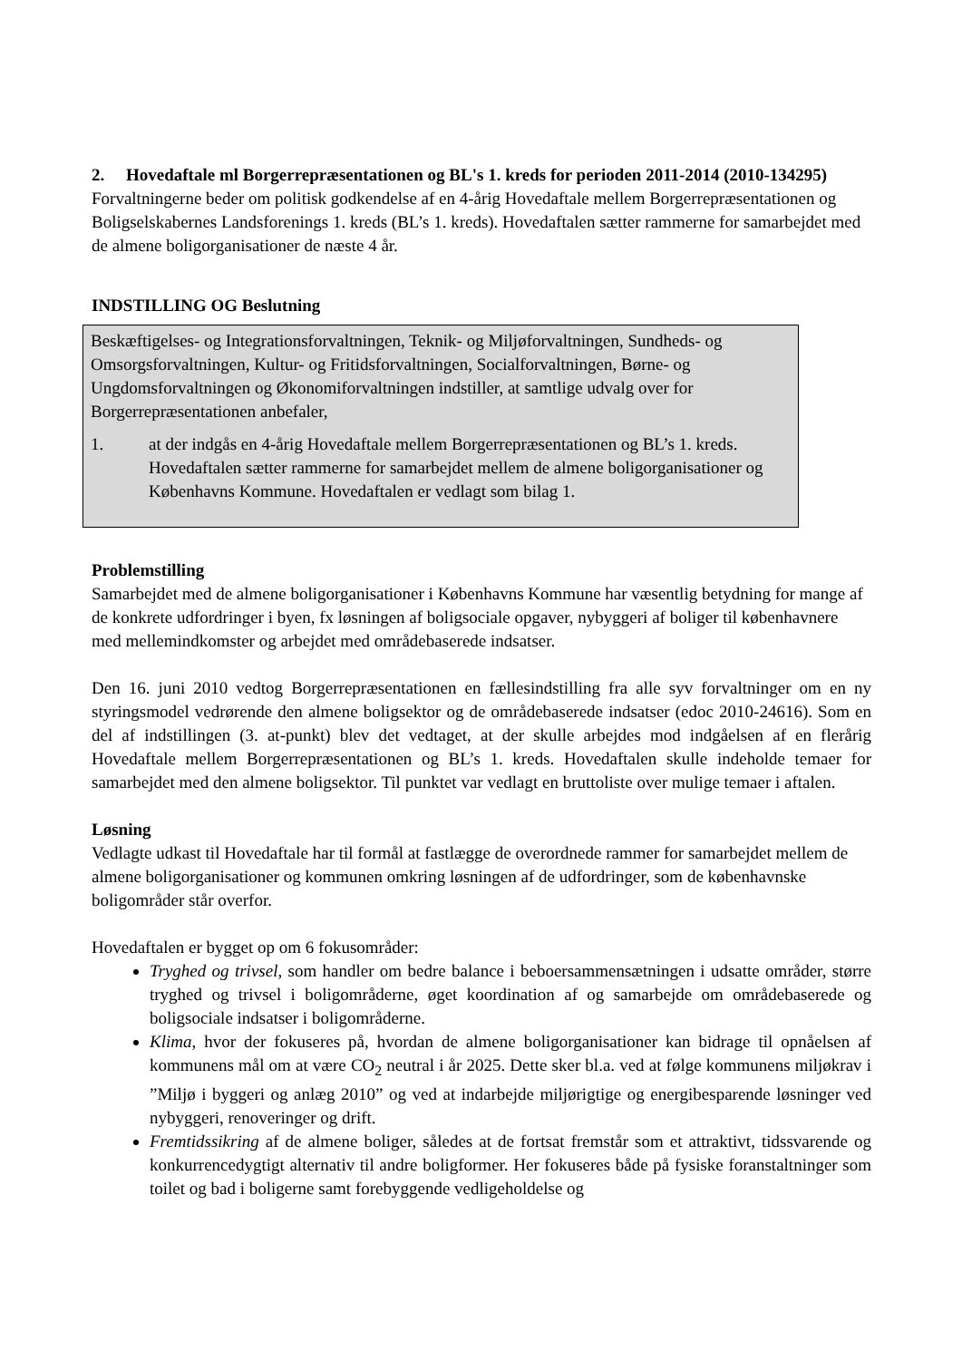2. Hovedaftale ml Borgerrepræsentationen og BL's 1. kreds for perioden 2011-2014 (2010-134295)
Forvaltningerne beder om politisk godkendelse af en 4-årig Hovedaftale mellem Borgerrepræsentationen og Boligselskabernes Landsforenings 1. kreds (BL’s 1. kreds). Hovedaftalen sætter rammerne for samarbejdet med de almene boligorganisationer de næste 4 år.
INDSTILLING OG Beslutning
Beskæftigelses- og Integrationsforvaltningen, Teknik- og Miljøforvaltningen, Sundheds- og Omsorgsforvaltningen, Kultur- og Fritidsforvaltningen, Socialforvaltningen, Børne- og Ungdomsforvaltningen og Økonomiforvaltningen indstiller, at samtlige udvalg over for Borgerrepræsentationen anbefaler,
1. at der indgås en 4-årig Hovedaftale mellem Borgerrepræsentationen og BL’s 1. kreds. Hovedaftalen sætter rammerne for samarbejdet mellem de almene boligorganisationer og Københavns Kommune. Hovedaftalen er vedlagt som bilag 1.
Problemstilling
Samarbejdet med de almene boligorganisationer i Københavns Kommune har væsentlig betydning for mange af de konkrete udfordringer i byen, fx løsningen af boligsociale opgaver, nybyggeri af boliger til københavnere med mellemindkomster og arbejdet med områdebaserede indsatser.
Den 16. juni 2010 vedtog Borgerrepræsentationen en fællesindstilling fra alle syv forvaltninger om en ny styringsmodel vedrørende den almene boligsektor og de områdebaserede indsatser (edoc 2010-24616). Som en del af indstillingen (3. at-punkt) blev det vedtaget, at der skulle arbejdes mod indgåelsen af en flerårig Hovedaftale mellem Borgerrepræsentationen og BL’s 1. kreds. Hovedaftalen skulle indeholde temaer for samarbejdet med den almene boligsektor. Til punktet var vedlagt en bruttoliste over mulige temaer i aftalen.
Løsning
Vedlagte udkast til Hovedaftale har til formål at fastlægge de overordnede rammer for samarbejdet mellem de almene boligorganisationer og kommunen omkring løsningen af de udfordringer, som de københavnske boligområder står overfor.
Hovedaftalen er bygget op om 6 fokusområder:
Tryghed og trivsel, som handler om bedre balance i beboersammensætningen i udsatte områder, større tryghed og trivsel i boligområderne, øget koordination af og samarbejde om områdebaserede og boligsociale indsatser i boligområderne.
Klima, hvor der fokuseres på, hvordan de almene boligorganisationer kan bidrage til opnåelsen af kommunens mål om at være CO<sub>2</sub> neutral i år 2025. Dette sker bl.a. ved at følge kommunens miljøkrav i ”Miljø i byggeri og anlæg 2010” og ved at indarbejde miljørigtige og energibesparende løsninger ved nybyggeri, renoveringer og drift.
Fremtidssikring af de almene boliger, således at de fortsat fremstår som et attraktivt, tidssvarende og konkurrencedygtigt alternativ til andre boligformer. Her fokuseres både på fysiske foranstaltninger som toilet og bad i boligerne samt forebyggende vedligeholdelse og